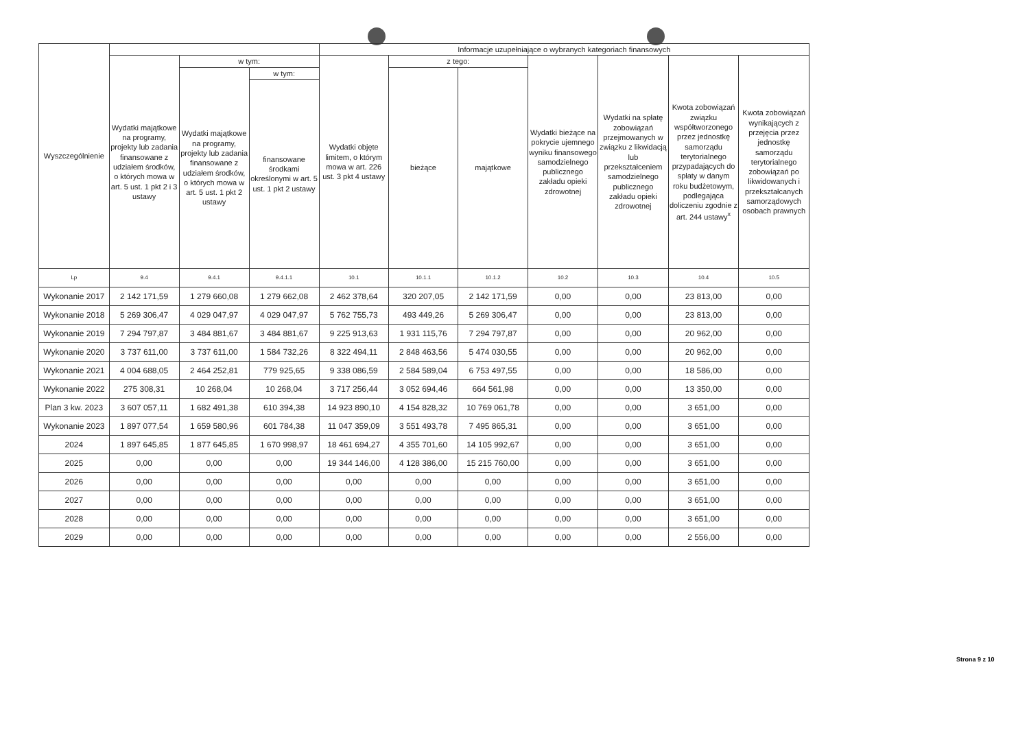| Wyszczególnienie | | | | Informacje uzupełniające o wybranych kategoriach finansowych | | | | | | |
| --- | --- | --- | --- | --- | --- | --- | --- | --- | --- | --- |
| | Wydatki majątkowe na programy, projekty lub zadania finansowane z udziałem środków, o których mowa w art. 5 ust. 1 pkt 2 i 3 ustawy | w tym: | | Wydatki objęte limitem, o którym mowa w art. 226 ust. 3 pkt 4 ustawy | z tego: | | Wydatki bieżące na pokrycie ujemnego wyniku finansowego samodzielnego publicznego zakładu opieki zdrowotnej | Wydatki na spłatę zobowiązań przejmowanych w związku z likwidacją lub przekształceniem samodzielnego publicznego zakładu opieki zdrowotnej | Kwota zobowiązań związku współtworzonego przez jednostkę samorządu terytorialnego przypadających do spłaty w danym roku budżetowym, podlegająca doliczeniu zgodnie z art. 244 ustawy<sup>x</sup> | Kwota zobowiązań wynikających z przejęcia przez jednostkę samorządu terytorialnego zobowiązań po likwidowanych i przekształcanych samorządowych osobach prawnych |
| | | Wydatki majątkowe na programy, projekty lub zadania finansowane z udziałem środków, o których mowa w art. 5 ust. 1 pkt 2 ustawy | w tym: | | bieżące | majątkowe | | | | |
| | | | finansowane środkami określonymi w art. 5 ust. 1 pkt 2 ustawy | | | | | | | |
| Lp | 9.4 | 9.4.1 | 9.4.1.1 | 10.1 | 10.1.1 | 10.1.2 | 10.2 | 10.3 | 10.4 | 10.5 |
| Wykonanie 2017 | 2 142 171,59 | 1 279 660,08 | 1 279 662,08 | 2 462 378,64 | 320 207,05 | 2 142 171,59 | 0,00 | 0,00 | 23 813,00 | 0,00 |
| Wykonanie 2018 | 5 269 306,47 | 4 029 047,97 | 4 029 047,97 | 5 762 755,73 | 493 449,26 | 5 269 306,47 | 0,00 | 0,00 | 23 813,00 | 0,00 |
| Wykonanie 2019 | 7 294 797,87 | 3 484 881,67 | 3 484 881,67 | 9 225 913,63 | 1 931 115,76 | 7 294 797,87 | 0,00 | 0,00 | 20 962,00 | 0,00 |
| Wykonanie 2020 | 3 737 611,00 | 3 737 611,00 | 1 584 732,26 | 8 322 494,11 | 2 848 463,56 | 5 474 030,55 | 0,00 | 0,00 | 20 962,00 | 0,00 |
| Wykonanie 2021 | 4 004 688,05 | 2 464 252,81 | 779 925,65 | 9 338 086,59 | 2 584 589,04 | 6 753 497,55 | 0,00 | 0,00 | 18 586,00 | 0,00 |
| Wykonanie 2022 | 275 308,31 | 10 268,04 | 10 268,04 | 3 717 256,44 | 3 052 694,46 | 664 561,98 | 0,00 | 0,00 | 13 350,00 | 0,00 |
| Plan 3 kw. 2023 | 3 607 057,11 | 1 682 491,38 | 610 394,38 | 14 923 890,10 | 4 154 828,32 | 10 769 061,78 | 0,00 | 0,00 | 3 651,00 | 0,00 |
| Wykonanie 2023 | 1 897 077,54 | 1 659 580,96 | 601 784,38 | 11 047 359,09 | 3 551 493,78 | 7 495 865,31 | 0,00 | 0,00 | 3 651,00 | 0,00 |
| 2024 | 1 897 645,85 | 1 877 645,85 | 1 670 998,97 | 18 461 694,27 | 4 355 701,60 | 14 105 992,67 | 0,00 | 0,00 | 3 651,00 | 0,00 |
| 2025 | 0,00 | 0,00 | 0,00 | 19 344 146,00 | 4 128 386,00 | 15 215 760,00 | 0,00 | 0,00 | 3 651,00 | 0,00 |
| 2026 | 0,00 | 0,00 | 0,00 | 0,00 | 0,00 | 0,00 | 0,00 | 0,00 | 3 651,00 | 0,00 |
| 2027 | 0,00 | 0,00 | 0,00 | 0,00 | 0,00 | 0,00 | 0,00 | 0,00 | 3 651,00 | 0,00 |
| 2028 | 0,00 | 0,00 | 0,00 | 0,00 | 0,00 | 0,00 | 0,00 | 0,00 | 3 651,00 | 0,00 |
| 2029 | 0,00 | 0,00 | 0,00 | 0,00 | 0,00 | 0,00 | 0,00 | 0,00 | 2 556,00 | 0,00 |
Strona 9 z 10